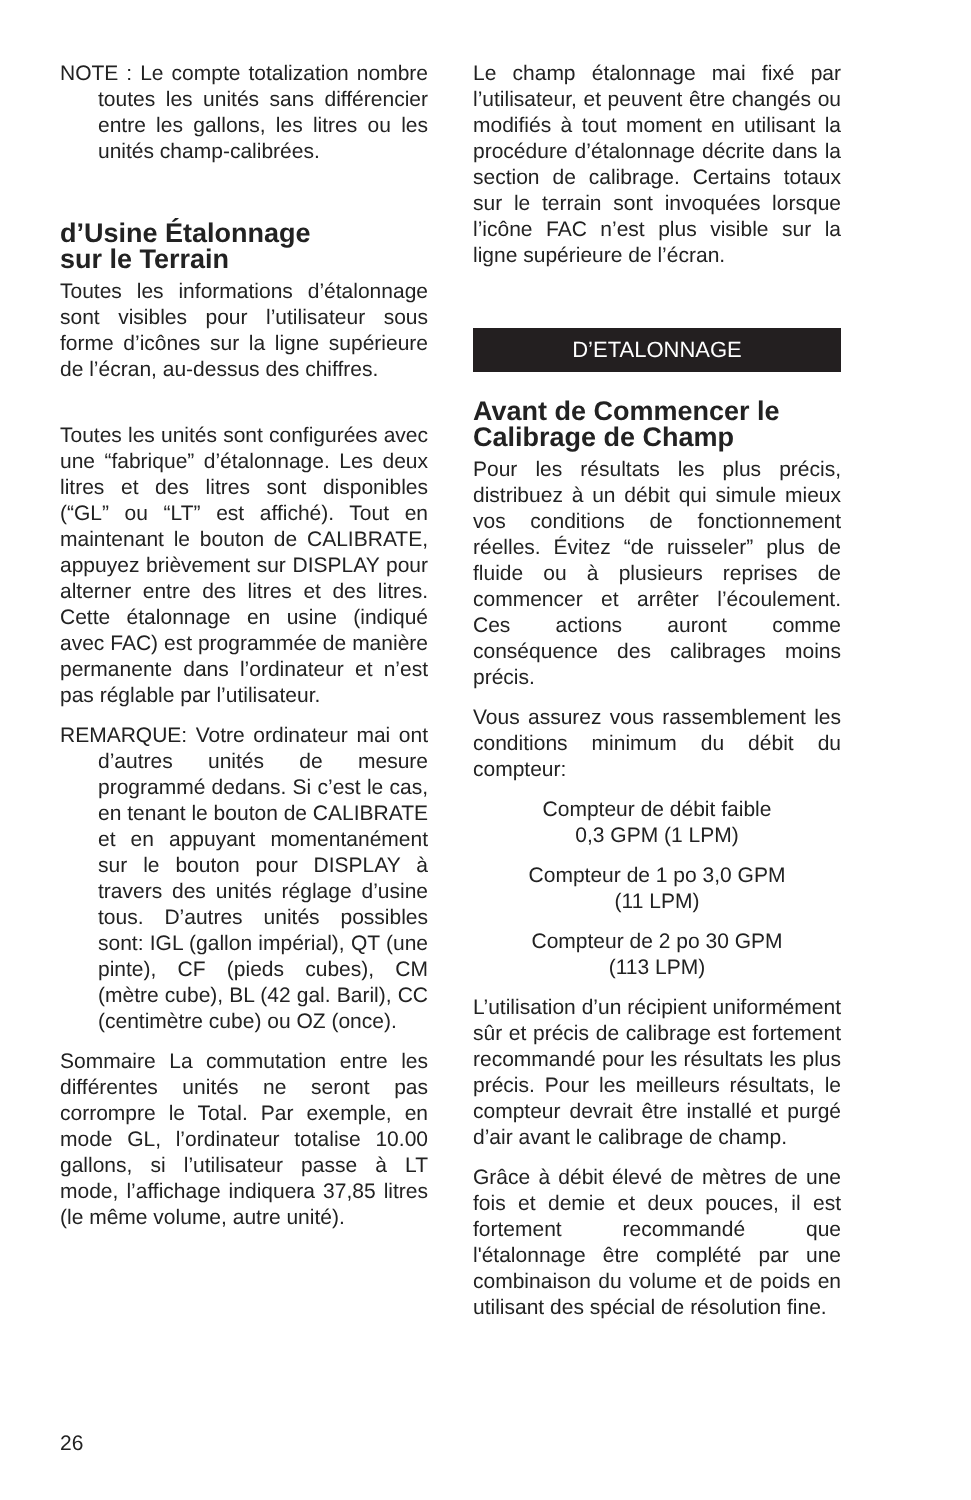NOTE : Le compte totalization nombre toutes les unités sans différencier entre les gallons, les litres ou les unités champ-calibrées.
d’Usine Étalonnage
sur le Terrain
Toutes les informations d’étalonnage sont visibles pour l’utilisateur sous forme d’icônes sur la ligne supérieure de l’écran, au-dessus des chiffres.
Toutes les unités sont configurées avec une “fabrique” d’étalonnage. Les deux litres et des litres sont disponibles (“GL” ou “LT” est affiché). Tout en maintenant le bouton de CALIBRATE, appuyez brièvement sur DISPLAY pour alterner entre des litres et des litres. Cette étalonnage en usine (indiqué avec FAC) est programmée de manière permanente dans l’ordinateur et n’est pas réglable par l’utilisateur.
REMARQUE: Votre ordinateur mai ont d’autres unités de mesure programmé dedans. Si c’est le cas, en tenant le bouton de CALIBRATE et en appuyant momentanément sur le bouton pour DISPLAY à travers des unités réglage d’usine tous. D’autres unités possibles sont: IGL (gallon impérial), QT (une pinte), CF (pieds cubes), CM (mètre cube), BL (42 gal. Baril), CC (centimètre cube) ou OZ (once).
Sommaire La commutation entre les différentes unités ne seront pas corrompre le Total. Par exemple, en mode GL, l’ordinateur totalise 10.00 gallons, si l’utilisateur passe à LT mode, l’affichage indiquera 37,85 litres (le même volume, autre unité).
Le champ étalonnage mai fixé par l’utilisateur, et peuvent être changés ou modifiés à tout moment en utilisant la procédure d’étalonnage décrite dans la section de calibrage. Certains totaux sur le terrain sont invoquées lorsque l’icône FAC n’est plus visible sur la ligne supérieure de l’écran.
D’ETALONNAGE
Avant de Commencer le Calibrage de Champ
Pour les résultats les plus précis, distribuez à un débit qui simule mieux vos conditions de fonctionnement réelles. Évitez “de ruisseler” plus de fluide ou à plusieurs reprises de commencer et arrêter l’écoulement. Ces actions auront comme conséquence des calibrages moins précis.
Vous assurez vous rassemblement les conditions minimum du débit du compteur:
Compteur de débit faible
0,3 GPM (1 LPM)
Compteur de 1 po 3,0 GPM
(11 LPM)
Compteur de 2 po 30 GPM
(113 LPM)
L’utilisation d’un récipient uniformément sûr et précis de calibrage est fortement recommandé pour les résultats les plus précis. Pour les meilleurs résultats, le compteur devrait être installé et purgé d’air avant le calibrage de champ.
Grâce à débit élevé de mètres de une fois et demie et deux pouces, il est fortement recommandé que l'étalonnage être complété par une combinaison du volume et de poids en utilisant des spécial de résolution fine.
26